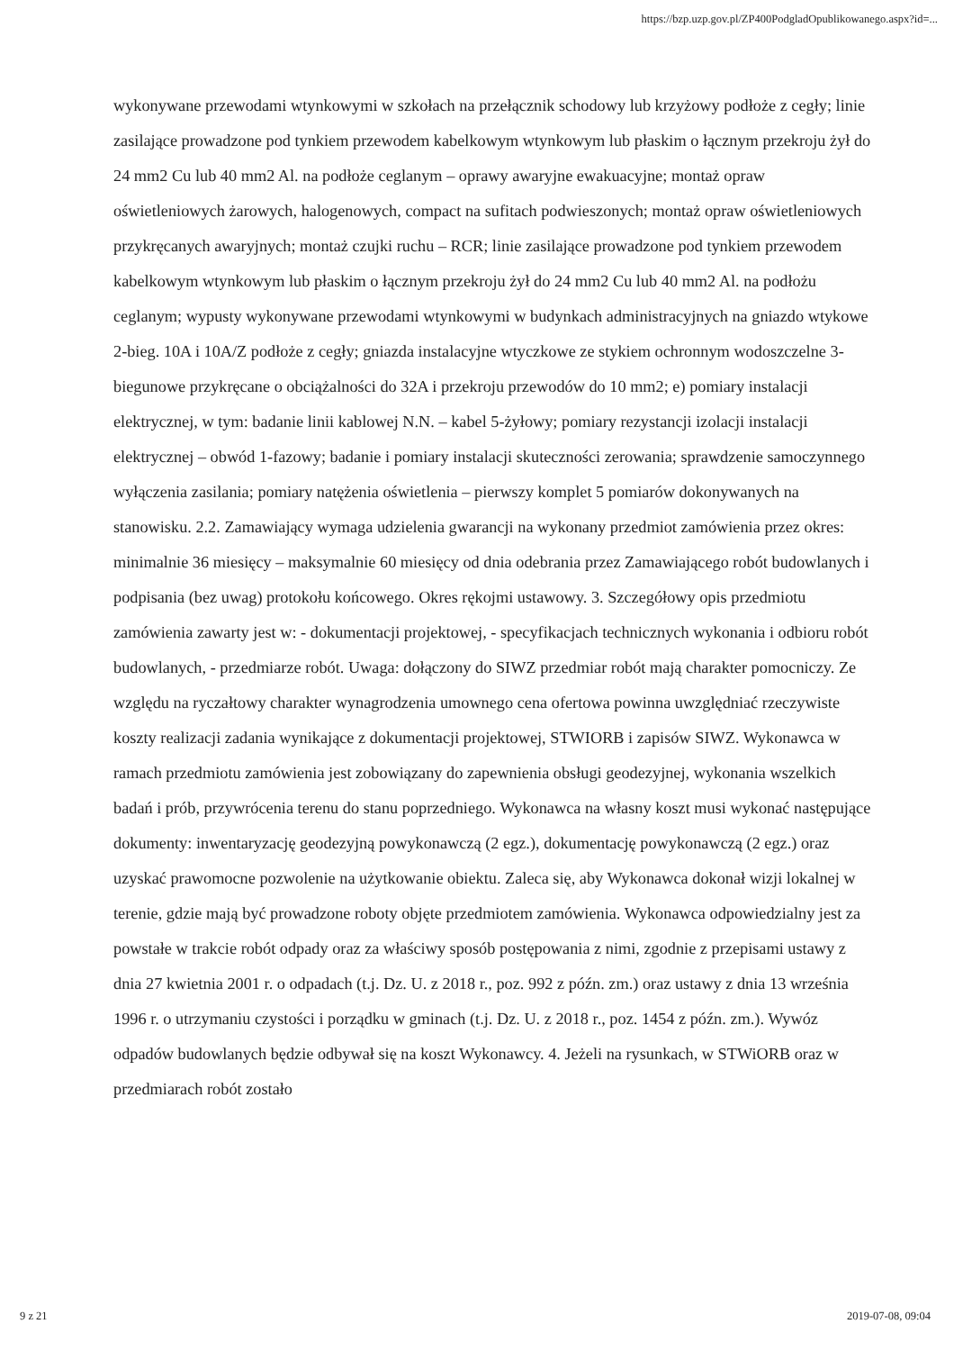https://bzp.uzp.gov.pl/ZP400PodgladOpublikowanego.aspx?id=...
wykonywane przewodami wtynkowymi w szkołach na przełącznik schodowy lub krzyżowy podłoże z cegły; linie zasilające prowadzone pod tynkiem przewodem kabelkowym wtynkowym lub płaskim o łącznym przekroju żył do 24 mm2 Cu lub 40 mm2 Al. na podłoże ceglanym – oprawy awaryjne ewakuacyjne; montaż opraw oświetleniowych żarowych, halogenowych, compact na sufitach podwieszonych; montaż opraw oświetleniowych przykręcanych awaryjnych; montaż czujki ruchu – RCR; linie zasilające prowadzone pod tynkiem przewodem kabelkowym wtynkowym lub płaskim o łącznym przekroju żył do 24 mm2 Cu lub 40 mm2 Al. na podłożu ceglanym; wypusty wykonywane przewodami wtynkowymi w budynkach administracyjnych na gniazdo wtykowe 2-bieg. 10A i 10A/Z podłoże z cegły; gniazda instalacyjne wtyczkowe ze stykiem ochronnym wodoszczelne 3-biegunowe przykręcane o obciążalności do 32A i przekroju przewodów do 10 mm2; e) pomiary instalacji elektrycznej, w tym: badanie linii kablowej N.N. – kabel 5-żyłowy; pomiary rezystancji izolacji instalacji elektrycznej – obwód 1-fazowy; badanie i pomiary instalacji skuteczności zerowania; sprawdzenie samoczynnego wyłączenia zasilania; pomiary natężenia oświetlenia – pierwszy komplet 5 pomiarów dokonywanych na stanowisku. 2.2. Zamawiający wymaga udzielenia gwarancji na wykonany przedmiot zamówienia przez okres: minimalnie 36 miesięcy – maksymalnie 60 miesięcy od dnia odebrania przez Zamawiającego robót budowlanych i podpisania (bez uwag) protokołu końcowego. Okres rękojmi ustawowy. 3. Szczegółowy opis przedmiotu zamówienia zawarty jest w: - dokumentacji projektowej, - specyfikacjach technicznych wykonania i odbioru robót budowlanych, - przedmiarze robót. Uwaga: dołączony do SIWZ przedmiar robót mają charakter pomocniczy. Ze względu na ryczałtowy charakter wynagrodzenia umownego cena ofertowa powinna uwzględniać rzeczywiste koszty realizacji zadania wynikające z dokumentacji projektowej, STWIORB i zapisów SIWZ. Wykonawca w ramach przedmiotu zamówienia jest zobowiązany do zapewnienia obsługi geodezyjnej, wykonania wszelkich badań i prób, przywrócenia terenu do stanu poprzedniego. Wykonawca na własny koszt musi wykonać następujące dokumenty: inwentaryzację geodezyjną powykonawczą (2 egz.), dokumentację powykonawczą (2 egz.) oraz uzyskać prawomocne pozwolenie na użytkowanie obiektu. Zaleca się, aby Wykonawca dokonał wizji lokalnej w terenie, gdzie mają być prowadzone roboty objęte przedmiotem zamówienia. Wykonawca odpowiedzialny jest za powstałe w trakcie robót odpady oraz za właściwy sposób postępowania z nimi, zgodnie z przepisami ustawy z dnia 27 kwietnia 2001 r. o odpadach (t.j. Dz. U. z 2018 r., poz. 992 z późn. zm.) oraz ustawy z dnia 13 września 1996 r. o utrzymaniu czystości i porządku w gminach (t.j. Dz. U. z 2018 r., poz. 1454 z późn. zm.). Wywóz odpadów budowlanych będzie odbywał się na koszt Wykonawcy. 4. Jeżeli na rysunkach, w STWiORB oraz w przedmiarach robót zostało
9 z 21 2019-07-08, 09:04